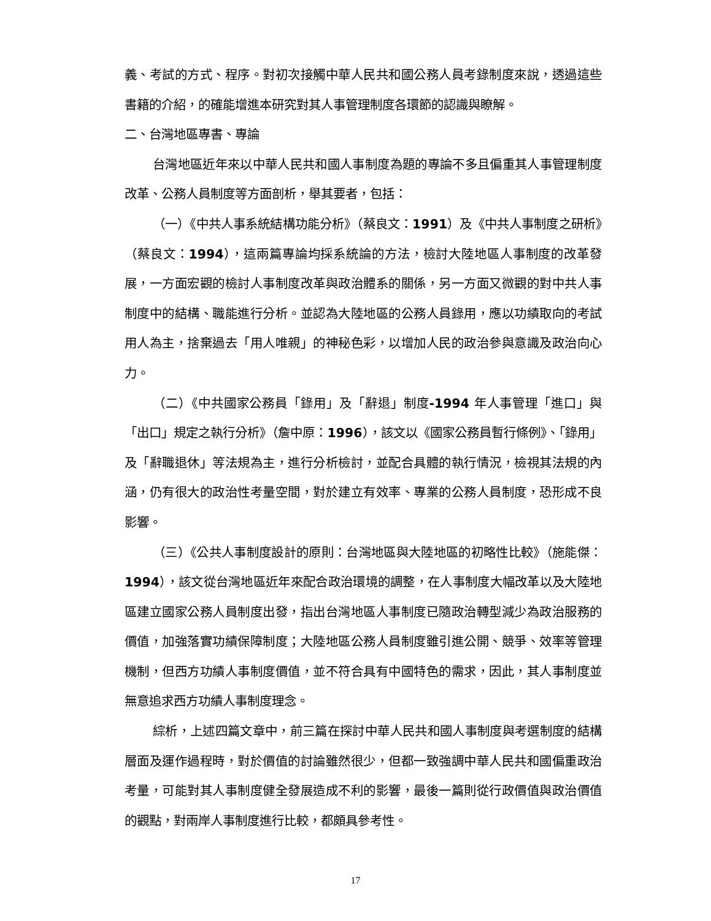義、考試的方式、程序。對初次接觸中華人民共和國公務人員考錄制度來說，透過這些書籍的介紹，的確能增進本研究對其人事管理制度各環節的認識與瞭解。
二、台灣地區專書、專論
台灣地區近年來以中華人民共和國人事制度為題的專論不多且偏重其人事管理制度改革、公務人員制度等方面剖析，舉其要者，包括：
（一）《中共人事系統結構功能分析》（蔡良文：1991）及《中共人事制度之研析》（蔡良文：1994），這兩篇專論均採系統論的方法，檢討大陸地區人事制度的改革發展，一方面宏觀的檢討人事制度改革與政治體系的關係，另一方面又微觀的對中共人事制度中的結構、職能進行分析。並認為大陸地區的公務人員錄用，應以功績取向的考試用人為主，捨棄過去「用人唯親」的神秘色彩，以增加人民的政治參與意識及政治向心力。
（二）《中共國家公務員「錄用」及「辭退」制度-1994 年人事管理「進口」與「出口」規定之執行分析》（詹中原：1996），該文以《國家公務員暫行條例》、「錄用」及「辭職退休」等法規為主，進行分析檢討，並配合具體的執行情況，檢視其法規的內涵，仍有很大的政治性考量空間，對於建立有效率、專業的公務人員制度，恐形成不良影響。
（三）《公共人事制度設計的原則：台灣地區與大陸地區的初略性比較》（施能傑：1994），該文從台灣地區近年來配合政治環境的調整，在人事制度大幅改革以及大陸地區建立國家公務人員制度出發，指出台灣地區人事制度已隨政治轉型減少為政治服務的價值，加強落實功績保障制度；大陸地區公務人員制度雖引進公開、競爭、效率等管理機制，但西方功績人事制度價值，並不符合具有中國特色的需求，因此，其人事制度並無意追求西方功績人事制度理念。
綜析，上述四篇文章中，前三篇在探討中華人民共和國人事制度與考選制度的結構層面及運作過程時，對於價值的討論雖然很少，但都一致強調中華人民共和國偏重政治考量，可能對其人事制度健全發展造成不利的影響，最後一篇則從行政價值與政治價值的觀點，對兩岸人事制度進行比較，都頗具參考性。
17